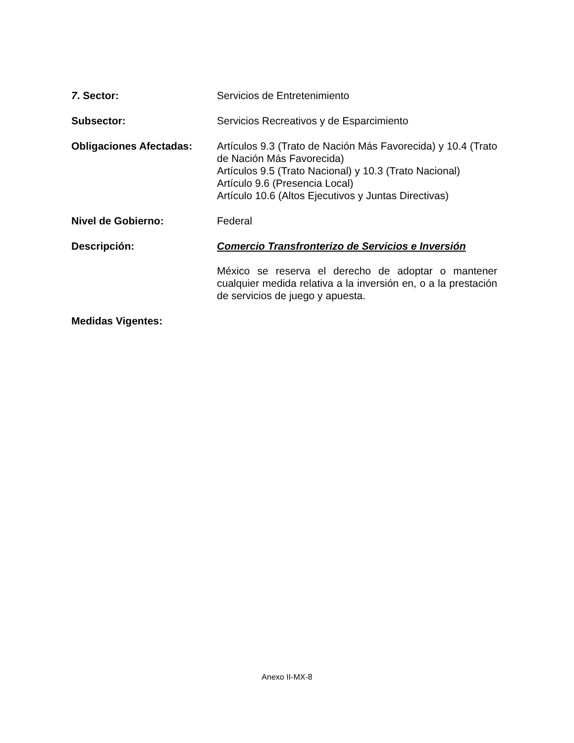7. Sector: Servicios de Entretenimiento
Subsector: Servicios Recreativos y de Esparcimiento
Obligaciones Afectadas: Artículos 9.3 (Trato de Nación Más Favorecida) y 10.4 (Trato de Nación Más Favorecida)
Artículos 9.5 (Trato Nacional) y 10.3 (Trato Nacional)
Artículo 9.6 (Presencia Local)
Artículo 10.6 (Altos Ejecutivos y Juntas Directivas)
Nivel de Gobierno: Federal
Descripción: Comercio Transfronterizo de Servicios e Inversión
México se reserva el derecho de adoptar o mantener cualquier medida relativa a la inversión en, o a la prestación de servicios de juego y apuesta.
Medidas Vigentes:
Anexo II-MX-8